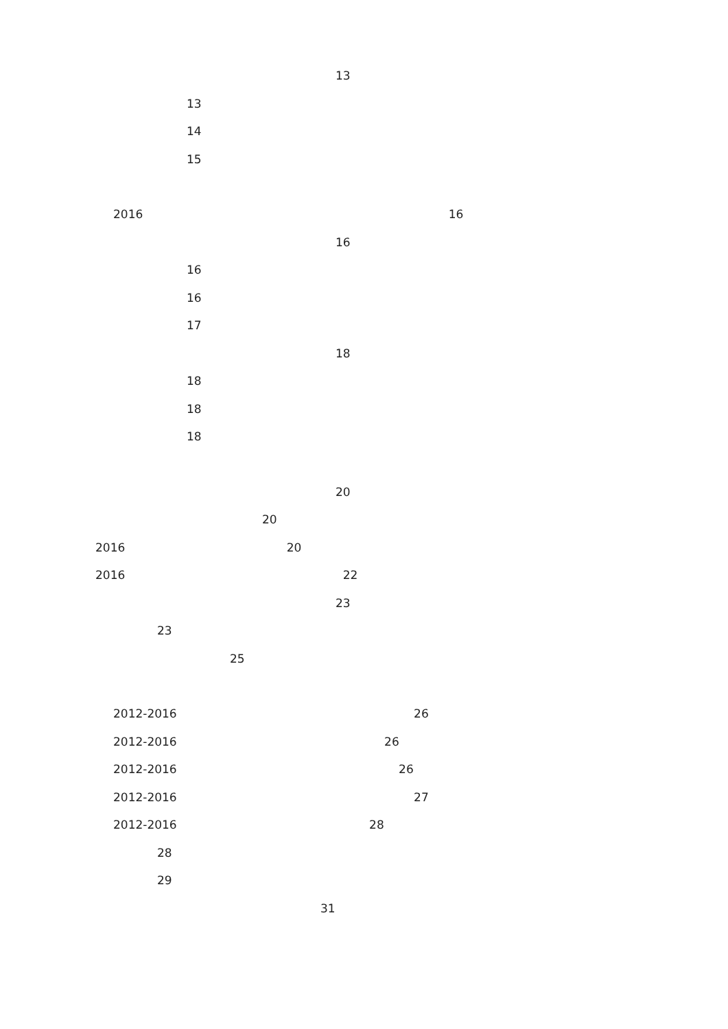13
13
14
15
2016 16
16
16
16
17
18
18
18
18
20
20
2016 20
2016 22
23
23
25
2012-2016 26
2012-2016 26
2012-2016 26
2012-2016 27
2012-2016 28
28
29
31